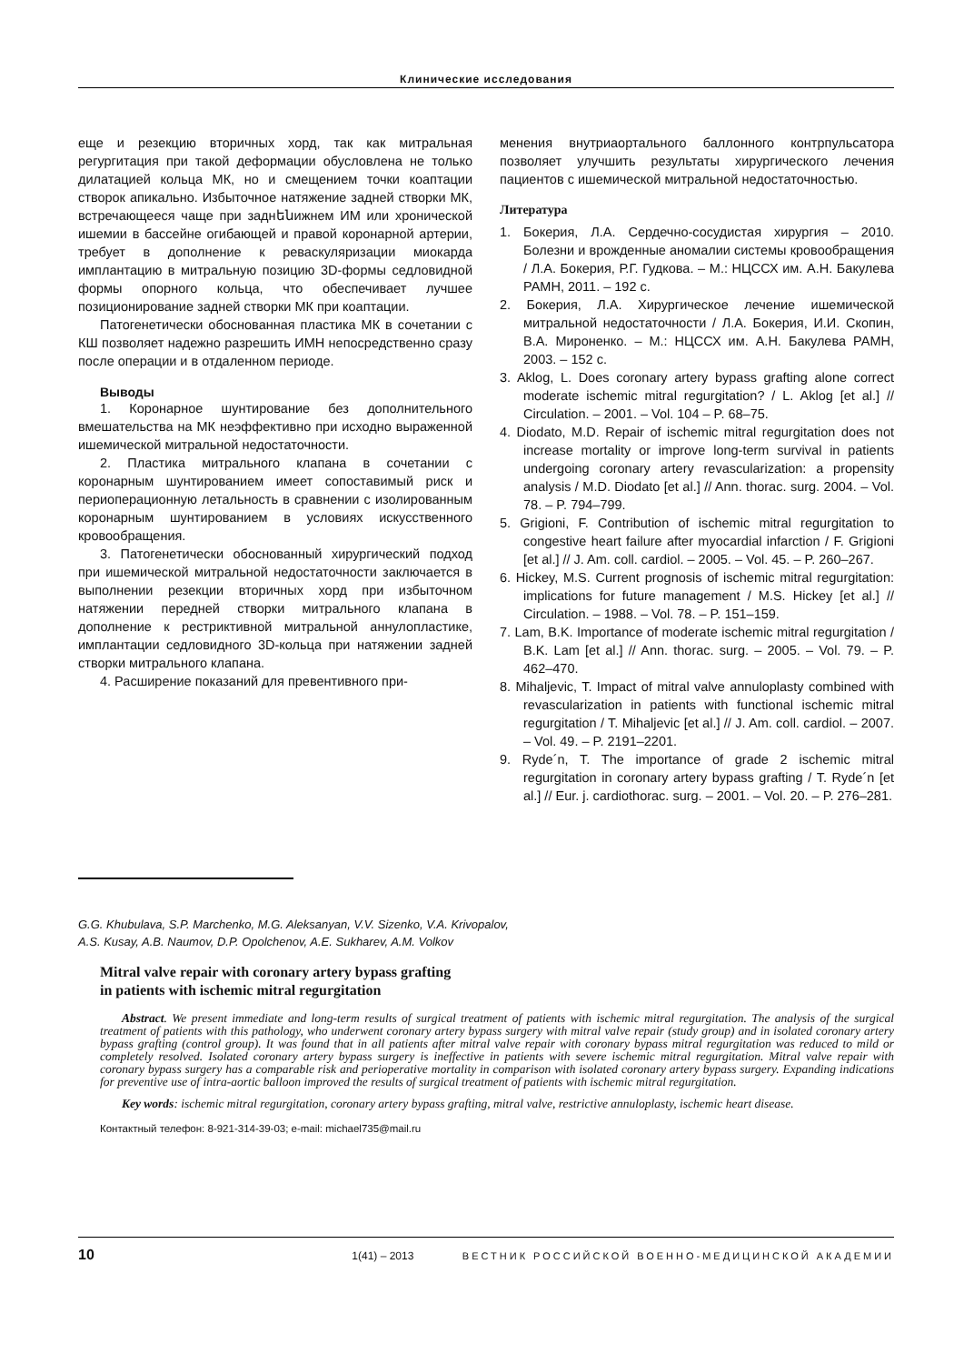Клинические исследования
еще и резекцию вторичных хорд, так как митральная регургитация при такой деформации обусловлена не только дилатацией кольца МК, но и смещением точки коаптации створок апикально. Избыточное натяжение задней створки МК, встречающееся чаще при заднենижнем ИМ или хронической ишемии в бассейне огибающей и правой коронарной артерии, требует в дополнение к реваскуляризации миокарда имплантацию в митральную позицию 3D-формы седловидной формы опорного кольца, что обеспечивает лучшее позиционирование задней створки МК при коаптации.
Патогенетически обоснованная пластика МК в сочетании с КШ позволяет надежно разрешить ИМН непосредственно сразу после операции и в отдаленном периоде.
Выводы
1. Коронарное шунтирование без дополнительного вмешательства на МК неэффективно при исходно выраженной ишемической митральной недостаточности.
2. Пластика митрального клапана в сочетании с коронарным шунтированием имеет сопоставимый риск и периоперационную летальность в сравнении с изолированным коронарным шунтированием в условиях искусственного кровообращения.
3. Патогенетически обоснованный хирургический подход при ишемической митральной недостаточности заключается в выполнении резекции вторичных хорд при избыточном натяжении передней створки митрального клапана в дополнение к рестриктивной митральной аннулопластике, имплантации седловидного 3D-кольца при натяжении задней створки митрального клапана.
4. Расширение показаний для превентивного при-
менения внутриаортального баллонного контрпульсатора позволяет улучшить результаты хирургического лечения пациентов с ишемической митральной недостаточностью.
Литература
1. Бокерия, Л.А. Сердечно-сосудистая хирургия – 2010. Болезни и врожденные аномалии системы кровообращения / Л.А. Бокерия, Р.Г. Гудкова. – М.: НЦССХ им. А.Н. Бакулева РАМН, 2011. – 192 с.
2. Бокерия, Л.А. Хирургическое лечение ишемической митральной недостаточности / Л.А. Бокерия, И.И. Скопин, В.А. Мироненко. – М.: НЦССХ им. А.Н. Бакулева РАМН, 2003. – 152 с.
3. Aklog, L. Does coronary artery bypass grafting alone correct moderate ischemic mitral regurgitation? / L. Aklog [et al.] // Circulation. – 2001. – Vol. 104 – P. 68–75.
4. Diodato, M.D. Repair of ischemic mitral regurgitation does not increase mortality or improve long-term survival in patients undergoing coronary artery revascularization: a propensity analysis / M.D. Diodato [et al.] // Ann. thorac. surg. 2004. – Vol. 78. – P. 794–799.
5. Grigioni, F. Contribution of ischemic mitral regurgitation to congestive heart failure after myocardial infarction / F. Grigioni [et al.] // J. Am. coll. cardiol. – 2005. – Vol. 45. – P. 260–267.
6. Hickey, M.S. Current prognosis of ischemic mitral regurgitation: implications for future management / M.S. Hickey [et al.] // Circulation. – 1988. – Vol. 78. – P. 151–159.
7. Lam, B.K. Importance of moderate ischemic mitral regurgitation / B.K. Lam [et al.] // Ann. thorac. surg. – 2005. – Vol. 79. – P. 462–470.
8. Mihaljevic, T. Impact of mitral valve annuloplasty combined with revascularization in patients with functional ischemic mitral regurgitation / T. Mihaljevic [et al.] // J. Am. coll. cardiol. – 2007. – Vol. 49. – P. 2191–2201.
9. Ryde´n, T. The importance of grade 2 ischemic mitral regurgitation in coronary artery bypass grafting / T. Ryde´n [et al.] // Eur. j. cardiothorac. surg. – 2001. – Vol. 20. – P. 276–281.
G.G. Khubulava, S.P. Marchenko, M.G. Aleksanyan, V.V. Sizenko, V.A. Krivopalov,
A.S. Kusay, A.B. Naumov, D.P. Opolchenov, A.E. Sukharev, A.M. Volkov
Mitral valve repair with coronary artery bypass grafting
in patients with ischemic mitral regurgitation
Abstract. We present immediate and long-term results of surgical treatment of patients with ischemic mitral regurgitation. The analysis of the surgical treatment of patients with this pathology, who underwent coronary artery bypass surgery with mitral valve repair (study group) and in isolated coronary artery bypass grafting (control group). It was found that in all patients after mitral valve repair with coronary bypass mitral regurgitation was reduced to mild or completely resolved. Isolated coronary artery bypass surgery is ineffective in patients with severe ischemic mitral regurgitation. Mitral valve repair with coronary bypass surgery has a comparable risk and perioperative mortality in comparison with isolated coronary artery bypass surgery. Expanding indications for preventive use of intra-aortic balloon improved the results of surgical treatment of patients with ischemic mitral regurgitation.
Key words: ischemic mitral regurgitation, coronary artery bypass grafting, mitral valve, restrictive annuloplasty, ischemic heart disease.
Контактный телефон: 8-921-314-39-03; e-mail: michael735@mail.ru
10 1(41) – 2013 ВЕСТНИК РОССИЙСКОЙ ВОЕННО-МЕДИЦИНСКОЙ АКАДЕМИИ